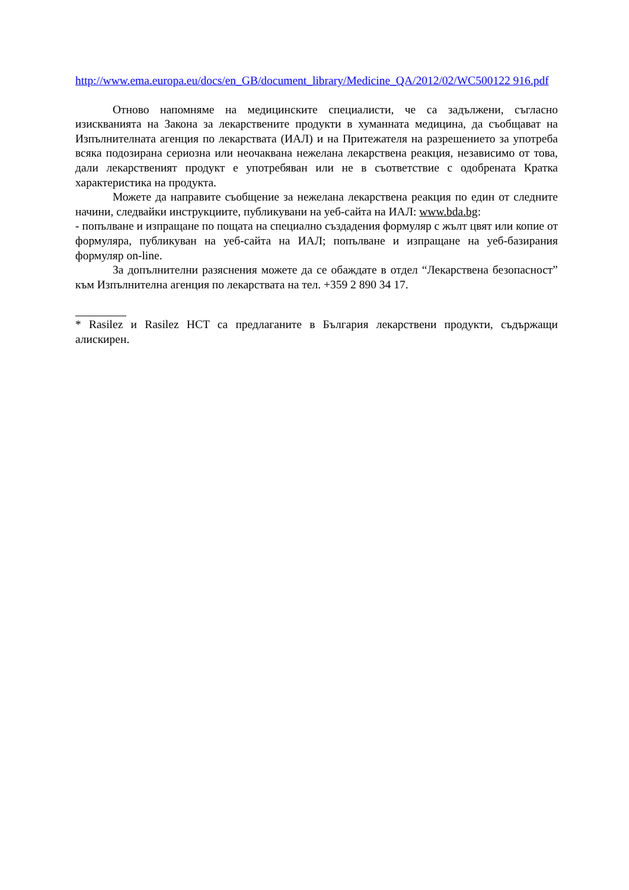http://www.ema.europa.eu/docs/en_GB/document_library/Medicine_QA/2012/02/WC500122 916.pdf
Отново напомняме на медицинските специалисти, че са задължени, съгласно изискванията на Закона за лекарствените продукти в хуманната медицина, да съобщават на Изпълнителната агенция по лекарствата (ИАЛ) и на Притежателя на разрешението за употреба всяка подозирана сериозна или неочаквана нежелана лекарствена реакция, независимо от това, дали лекарственият продукт е употребяван или не в съответствие с одобрената Кратка характеристика на продукта.
Можете да направите съобщение за нежелана лекарствена реакция по един от следните начини, следвайки инструкциите, публикувани на уеб-сайта на ИАЛ: www.bda.bg:
- попълване и изпращане по пощата на специално създадения формуляр с жълт цвят или копие от формуляра, публикуван на уеб-сайта на ИАЛ; попълване и изпращане на уеб-базирания формуляр on-line.
За допълнителни разяснения можете да се обаждате в отдел “Лекарствена безопасност” към Изпълнителна агенция по лекарствата на тел. +359 2 890 34 17.
* Rasilez и Rasilez HCT са предлаганите в България лекарствени продукти, съдържащи алискирен.